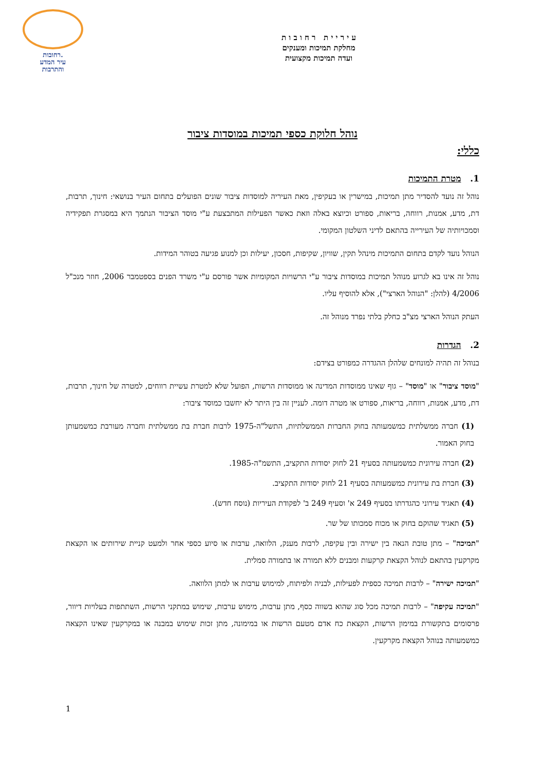ע י ר י י ת ר ח ו ב ו ת
מחלקת תמיכות ומענקים
ועדה תמיכות מקצועית
רחובות.
עיר המדע
והתרבות
נוהל חלוקת כספי תמיכות במוסדות ציבור
כללי:
1. מטרת התמיכות
נוהל זה נועד להסדיר מתן תמיכות, במישרין או בעקיפין, מאת העיריה למוסדות ציבור שונים הפועלים בתחום העיר בנושאי: חינוך, תרבות, דת, מדע, אמנות, רווחה, בריאות, ספורט וכיוצא באלה וזאת כאשר הפעילות המתבצעת ע"י מוסד הציבור הנתמך היא במסגרת תפקידיה וסמכויותיה של העירייה בהתאם לדיני השלטון המקומי.
הנוהל נועד לקדם בתחום התמיכות מינהל תקין, שוויון, שקיפות, חסכון, יעילות וכן למנוע פגיעה בטוהר המידות.
נוהל זה אינו בא לגרוע מנוהל תמיכות במוסדות ציבור ע"י הרשויות המקומיות אשר פורסם ע"י משרד הפנים בספטמבר 2006, חוזר מנכ"ל 4/2006 (להלן: "הנוהל הארצי"), אלא להוסיף עליו.
העתק הנוהל הארצי מצ"ב כחלק בלתי נפרד מנוהל זה.
2. הגדרות
בנוהל זה תהיה למונחים שלהלן ההגדרה כמפורט בצידם:
"מוסד ציבור" או "מוסד" – גוף שאינו ממוסדות המדינה או ממוסדות הרשות, הפועל שלא למטרת עשיית רווחים, למטרה של חינוך, תרבות, דת, מדע, אמנות, רווחה, בריאות, ספורט או מטרה דומה. לעניין זה בין היתר לא יחשבו כמוסד ציבור:
(1) חברה ממשלתית כמשמעותה בחוק החברות הממשלתיות, התשל"ה-1975 לרבות חברת בת ממשלתית וחברה מעורבת כמשמעותן בחוק האמור.
(2) חברה עירונית כמשמעותה בסעיף 21 לחוק יסודות התקציב, התשמ"ה-1985.
(3) חברת בת עירונית כמשמעותה בסעיף 21 לחוק יסודות התקציב.
(4) תאגיד עירוני כהגדרתו בסעיף 249 א' וסעיף 249 ב' לפקודת העיריות (נוסח חדש).
(5) תאגיד שהוקם בחוק או מכוח סמכותו של שר.
"תמיכה" – מתן טובת הנאה בין ישירה ובין עקיפה, לרבות מענק, הלוואה, ערבות או סיוע כספי אחר ולמעט קניית שירותים או הקצאת מקרקעין בהתאם לנוהל הקצאת קרקעות ומבנים ללא תמורה או בתמורה סמלית.
"תמיכה ישירה" – לרבות תמיכה כספית לפעילות, לבניה ולפיתוח, למימוש ערבות או למתן הלוואה.
"תמיכה עקיפה" – לרבות תמיכה מכל סוג שהוא בשווה כסף, מתן ערבות, מימוש ערבות, שימוש במתקני הרשות, השתתפות בעלויות דיוור, פרסומים בתקשורת במימון הרשות, הקצאת כח אדם מטעם הרשות או במימונה, מתן זכות שימוש במבנה או במקרקעין שאינו הקצאה כמשמעותה בנוהל הקצאת מקרקעין.
1